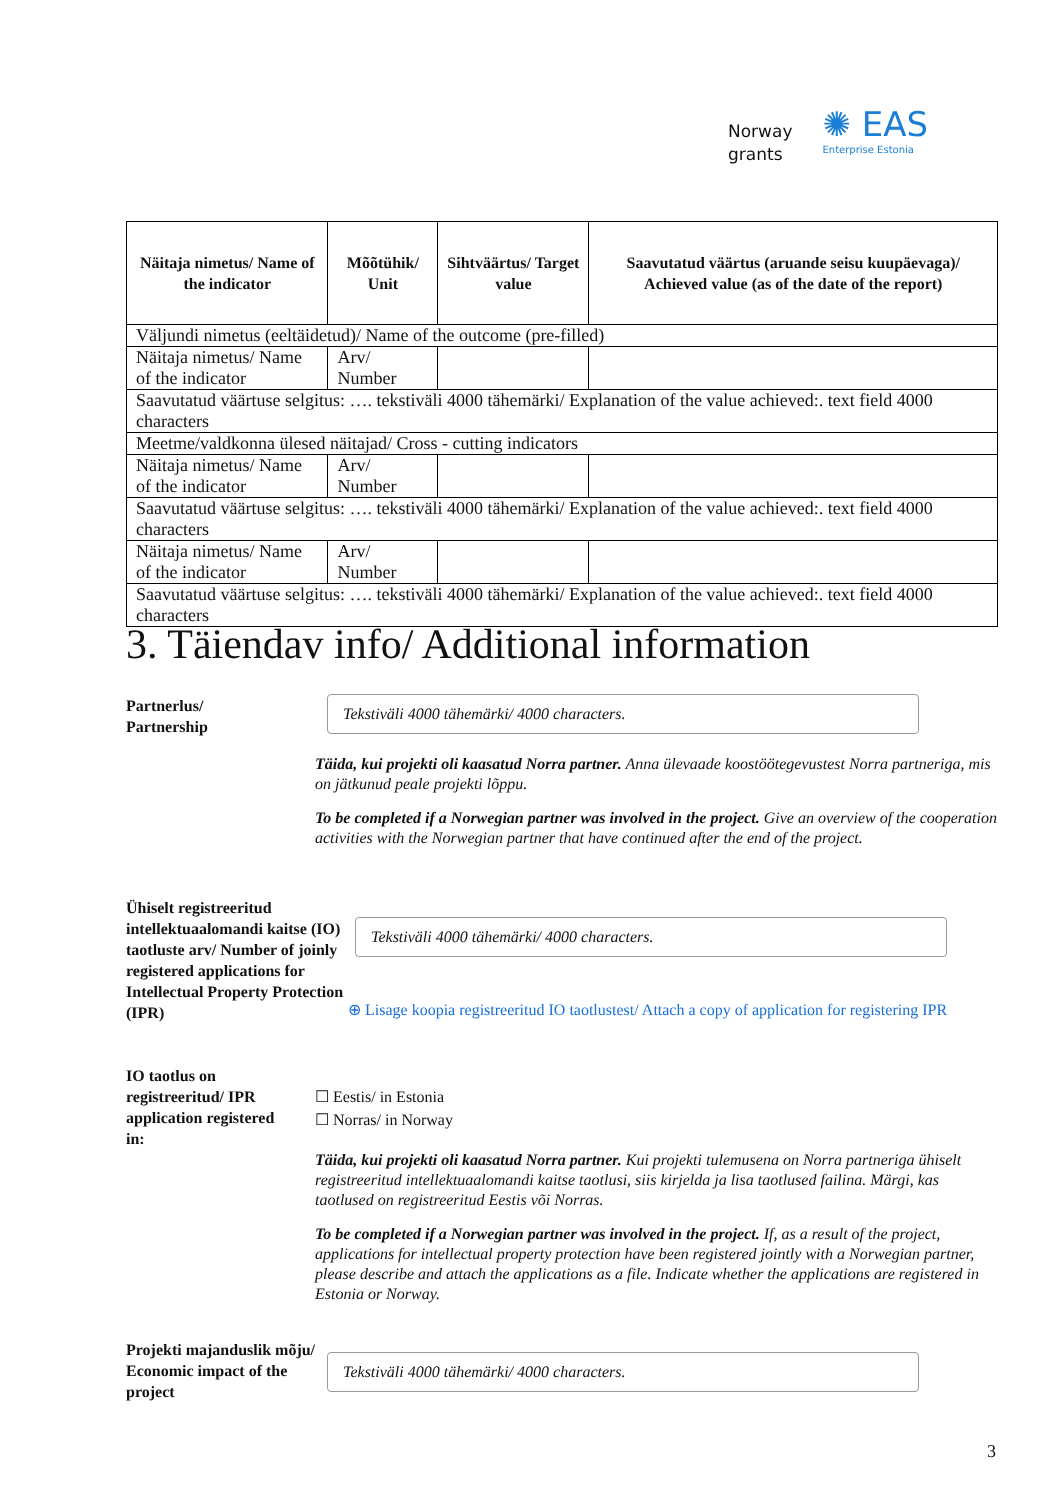Norway
grants
✺ EAS
Enterprise Estonia
| Näitaja nimetus/ Name of the indicator | Mõõtühik/ Unit | Sihtväärtus/ Target value | Saavutatud väärtus (aruande seisu kuupäevaga)/ Achieved value (as of the date of the report) |
| --- | --- | --- | --- |
| Väljundi nimetus (eeltäidetud)/ Name of the outcome (pre-filled) | | | |
| Näitaja nimetus/ Name of the indicator | Arv/ Number | | |
| Saavutatud väärtuse selgitus: …. tekstiväli 4000 tähemärki/ Explanation of the value achieved:. text field 4000 characters | | | |
| Meetme/valdkonna ülesed näitajad/ Cross - cutting indicators | | | |
| Näitaja nimetus/ Name of the indicator | Arv/ Number | | |
| Saavutatud väärtuse selgitus: …. tekstiväli 4000 tähemärki/ Explanation of the value achieved:. text field 4000 characters | | | |
| Näitaja nimetus/ Name of the indicator | Arv/ Number | | |
| Saavutatud väärtuse selgitus: …. tekstiväli 4000 tähemärki/ Explanation of the value achieved:. text field 4000 characters | | | |
3. Täiendav info/ Additional information
Partnerlus/
Partnership
Tekstiväli 4000 tähemärki/ 4000 characters.
Täida, kui projekti oli kaasatud Norra partner. Anna ülevaade koostöötegevustest Norra partneriga, mis on jätkunud peale projekti lõppu.
To be completed if a Norwegian partner was involved in the project. Give an overview of the cooperation activities with the Norwegian partner that have continued after the end of the project.
Ühiselt registreeritud intellektuaalomandi kaitse (IO) taotluste arv/ Number of joinly registered applications for Intellectual Property Protection (IPR)
Tekstiväli 4000 tähemärki/ 4000 characters.
⊕ Lisage koopia registreeritud IO taotlustest/ Attach a copy of application for registering IPR
IO taotlus on registreeritud/ IPR application registered in:
☐ Eestis/ in Estonia
☐ Norras/ in Norway
Täida, kui projekti oli kaasatud Norra partner. Kui projekti tulemusena on Norra partneriga ühiselt registreeritud intellektuaalomandi kaitse taotlusi, siis kirjelda ja lisa taotlused failina. Märgi, kas taotlused on registreeritud Eestis või Norras.
To be completed if a Norwegian partner was involved in the project. If, as a result of the project, applications for intellectual property protection have been registered jointly with a Norwegian partner, please describe and attach the applications as a file. Indicate whether the applications are registered in Estonia or Norway.
Projekti majanduslik mõju/ Economic impact of the project
Tekstiväli 4000 tähemärki/ 4000 characters.
3